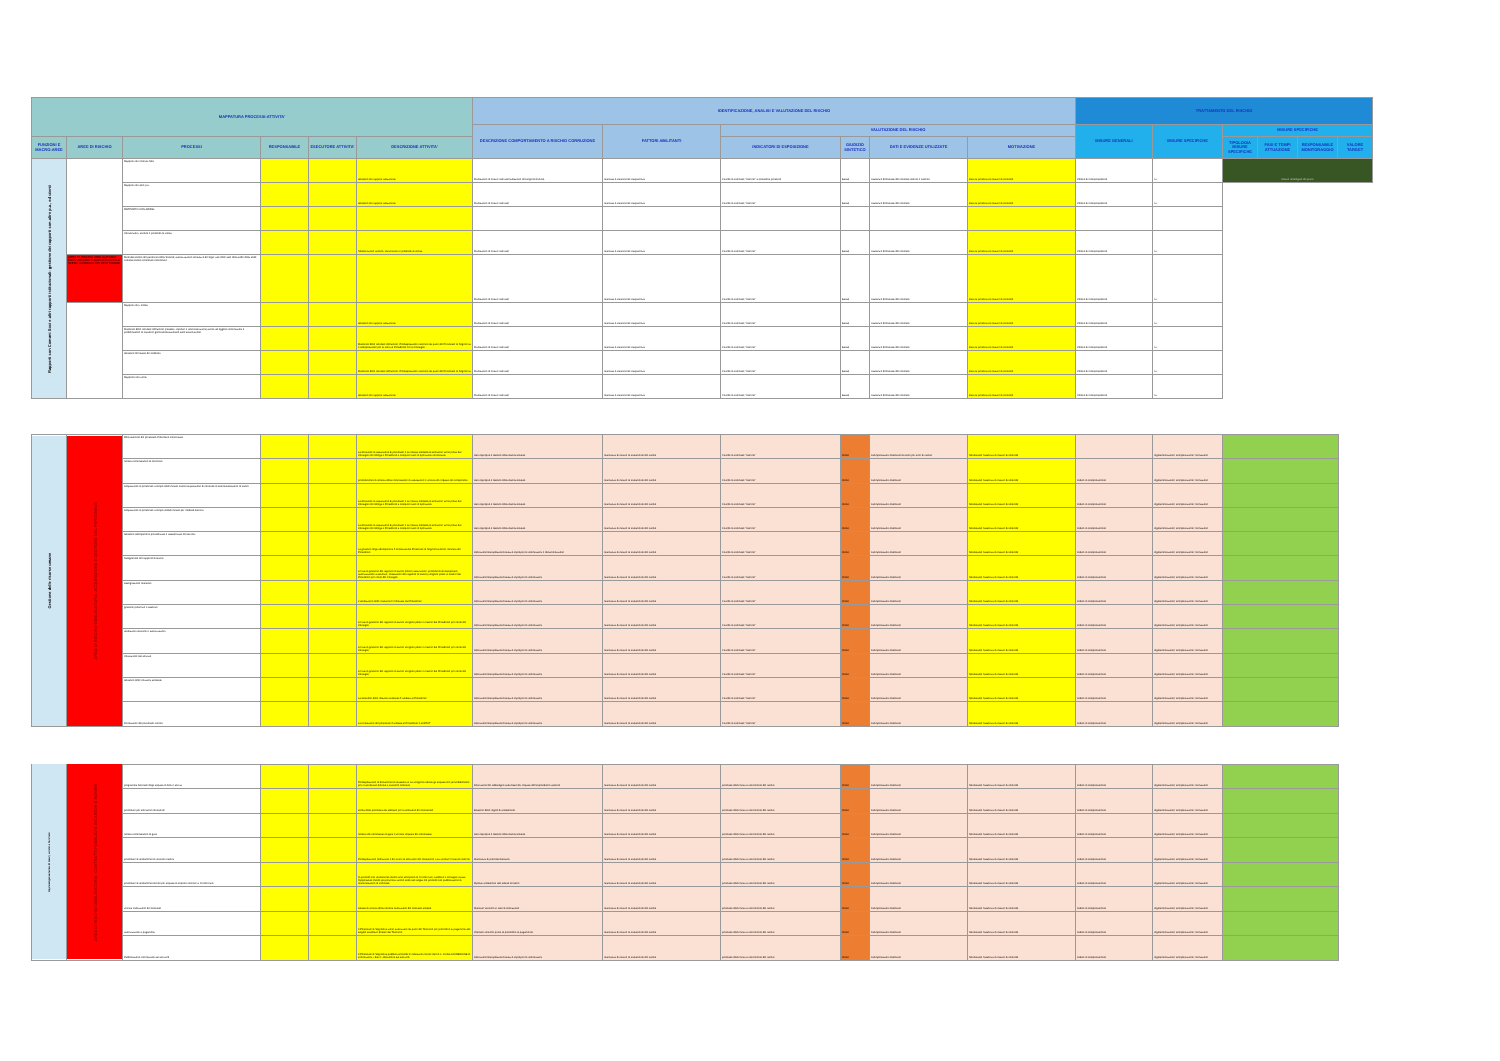| MAPPATURA PROCESSI-ATTIVITA' | | | | | | IDENTIFICAZIONE, ANALISI E VALUTAZIONE DEL RISCHIO | | | | | | TRATTAMENTO DEL RISCHIO | | | | | |
| --- | --- | --- | --- | --- | --- | --- | --- | --- | --- | --- | --- | --- | --- | --- | --- | --- | --- |
| | | | | | | DESCRIZIONE COMPORTAMENTO A RISCHIO CORRUZIONE | FATTORI ABILITANTI | VALUTAZIONE DEL RISCHIO | | | | MISURE GENERALI | MISURE SPECIFICHE | MISURE SPECIFICHE | | | |
| FUNZIONI E MACRO-AREE | AREE DI RISCHIO | PROCESSI | RESPONSABILE | ESECUTORE ATTIVITA' | DESCRIZIONE ATTIVITA' | | | INDICATORI DI ESPOSIZIONE | GIUDIZIO SINTETICO | DATI E EVIDENZE UTILIZZATE | MOTIVAZIONE | | | TIPOLOGIA MISURE SPECIFICHE | FASI E TEMPI ATTUAZIONE | RESPONSABILE MONITORAGGIO | VALORE TARGET |
| Rapporti con Comuni Soci e altri rapporti istituzionali: gestione dei rapporti con altre p.a., ed utenti | | Rapporti con Comuni Soci | | | Gestione dei rapporti istituzionali | Rivelazione di notizie riservate/violazione del segreto d'ufficio. | mancata o insufficiente trasparenza | Il livello di interesse "esterno" si considera presente | Basso | risultanze dell'analisi del contesto interno e esterno | Data la presenza di misure di controllo | Codice di Comportamento | n.i. | Misure all'allegato del piano | | | |
| | | Rapporti con altre p.a. | | | Gestione dei rapporti istituzionali | Rivelazione di notizie riservate | mancata o insufficiente trasparenza | Il livello di interesse "esterno" | Basso | risultanze dell'analisi del contesto | Data la presenza di misure di controllo | Codice di Comportamento | n.i. | | | | |
| | | RAPPORTO CON ARIFEL | | | | | | | | | | | | | | | |
| | | Convenzioni, accordi e protocolli di intesa | | | Sottoscrizione accordi, convenzioni e protocolli di intesa | Rivelazione di notizie riservate | mancata o insufficiente trasparenza | Il livello di interesse "esterno" | Basso | risultanze dell'analisi del contesto | Data la presenza di misure di controllo | Codice di Comportamento | n.i. | | | | |
| | AREA DI RISCHIO OBBLIGATORIA: PROVVEDIMENTI AMPLIATIVI DELLA SFERA GIURIDICA DEI DESTINATARI | Riconoscimento del patrocinio della Società; autorizzazione all'utilizzo del logo; uso delle sale della sede della sede; riconoscimento contributo economico | | | | Rivelazione di notizie riservate | mancata o insufficiente trasparenza | Il livello di interesse "esterno" | Basso | risultanze dell'analisi del contesto | Data la presenza di misure di controllo | Codice di Comportamento | n.i. | | | | |
| | | Rapporti con i media | | | Gestione dei rapporti istituzionali | Rivelazione di notizie riservate | mancata o insufficiente trasparenza | Il livello di interesse "esterno" | Basso | risultanze dell'analisi del contesto | Data la presenza di misure di controllo | Codice di Comportamento | n.i. | | | | |
| | | Riscontro delle richieste dell'utente (cittadini, imprese e amministrazioni) aventi ad oggetto informazioni o problematiche di carattere generale/istituzionale sulle attività svolte | | | Riscontro delle richieste dell'utente. Predisposizione riscontro da parte del Personale di Segreteria e sottoposizione per la firma al Presidente e/o al Consiglio | Rivelazione di notizie riservate | mancata o insufficiente trasparenza | Il livello di interesse "esterno" | Basso | risultanze dell'analisi del contesto | Data la presenza di misure di controllo | Codice di Comportamento | n.i. | | | | |
| | | Gestione del flusso dei collettori | | | Riscontro delle richieste dell'utente. Predisposizione riscontro da parte del Personale di Segreteria | Rivelazione di notizie riservate | mancata o insufficiente trasparenza | Il livello di interesse "esterno" | Basso | risultanze dell'analisi del contesto | Data la presenza di misure di controllo | Codice di Comportamento | n.i. | | | | |
| | | Rapporto con utenti | | | Gestione dei rapporti istituzionali | Rivelazione di notizie riservate | mancata o insufficiente trasparenza | Il livello di interesse "esterno" | Basso | risultanze dell'analisi del contesto | Data la presenza di misure di controllo | Codice di Comportamento | n.i. | | | | |
| Gestione delle risorse umane | AREA DI RISCHIO OBBLIGATORIA: ACQUISIZIONE E GESTIONE DEL PERSONALE | Reclutamento del personale-Procedure concorsuali | | | La decisione di assunzione di personale e la relativa modalità di selezione viene presa dal Consiglio che delega il Presidente a compiere tutte le operazioni concorsuali | Uso improprio o distorto della discrezionalità. | mancanza di misure di trattamento del rischio | Il livello di interesse "esterno" | Medio | esemplificazioni elaborate da linee per aree di rischio | Nonostante l'assenza di misure di controllo | | regolamentazione; semplificazione; formazione | |
| | | nomina commissione di concorso | | | procedimento di nomina della commissione di valutazione e verifica dei requisiti dei componenti | Uso improprio o distorto della discrezionalità. | mancanza di misure di trattamento del rischio | Il livello di interesse "esterno" | Medio | esemplificazioni elaborate | Nonostante l'assenza di misure di controllo | codice di comportamento | regolamentazione; semplificazione; formazione | |
| | | Acquisizione di personale a tempo determinato tramite stipulazione di contratto di somministrazione di lavoro | | | La decisione di assunzione di personale e la relativa modalità di selezione viene presa dal Consiglio che delega il Presidente a compiere tutte le operazioni | Uso improprio o distorto della discrezionalità. | mancanza di misure di trattamento del rischio | Il livello di interesse "esterno" | Medio | esemplificazioni elaborate | Nonostante l'assenza di misure di controllo | codice di comportamento | regolamentazione; semplificazione; formazione | |
| | | Acquisizione di personale a tempo indeterminato per mobilità esterna | | | La decisione di assunzione di personale e la relativa modalità di selezione viene presa dal Consiglio che delega il Presidente a compiere tutte le operazioni | Uso improprio o distorto della discrezionalità. | mancanza di misure di trattamento del rischio | Il livello di interesse "esterno" | Medio | esemplificazioni elaborate | Nonostante l'assenza di misure di controllo | codice di comportamento | regolamentazione; semplificazione; formazione | |
| | | Gestione adempimenti previdenziali e assistenziali ed fatti tesi | | | La gestione degli adempimenti è effettuata dal Personale di Segreteria dietro richiesta del Presidente | Alterazione/manipolazione/utilizzo improprio di informazioni e documentazione | mancanza di misure di trattamento del rischio | Il livello di interesse "esterno" | Medio | esemplificazioni elaborate | Nonostante l'assenza di misure di controllo | codice di comportamento | regolamentazione; semplificazione; formazione | |
| | | Svolgimento del rapporto di lavoro | | | Le fasi di gestione del rapporto di lavoro (lettere assunzione, procedimento disciplinare, autorizzazione a assenze, cessazione del rapporto di lavoro) vengono poste in essere dal Presidente per conto del Consiglio | Alterazione/manipolazione/utilizzo improprio di informazioni | mancanza di misure di trattamento del rischio | Il livello di interesse "esterno" | Medio | esemplificazioni elaborate | Nonostante l'assenza di misure di controllo | codice di comportamento | regolamentazione; semplificazione; formazione | |
| | | Assegnazione mansioni | | | L'attribuzione delle mansioni è effettuata dal Presidente | Alterazione/manipolazione/utilizzo improprio di informazioni | mancanza di misure di trattamento del rischio | Il livello di interesse "esterno" | Medio | esemplificazioni elaborate | Nonostante l'assenza di misure di controllo | codice di comportamento | regolamentazione; semplificazione; formazione | |
| | | gestione presenze e assenze | | | Le fasi di gestione del rapporto di lavoro vengono poste in essere dal Presidente per conto del Consiglio | Alterazione/manipolazione/utilizzo improprio di informazioni | mancanza di misure di trattamento del rischio | Il livello di interesse "esterno" | Medio | esemplificazioni elaborate | Nonostante l'assenza di misure di controllo | codice di comportamento | regolamentazione; semplificazione; formazione | |
| | | attribuzioni incarichi e autorizzazioni | | | Le fasi di gestione del rapporto di lavoro vengono poste in essere dal Presidente per conto del Consiglio | Alterazione/manipolazione/utilizzo improprio di informazioni | mancanza di misure di trattamento del rischio | Il livello di interesse "esterno" | Medio | esemplificazioni elaborate | Nonostante l'assenza di misure di controllo | codice di comportamento | regolamentazione; semplificazione; formazione | |
| | | Cessazione dal servizio | | | Le fasi di gestione del rapporto di lavoro vengono poste in essere dal Presidente per conto del Consiglio | Alterazione/manipolazione/utilizzo improprio di informazioni | mancanza di misure di trattamento del rischio | Il livello di interesse "esterno" | Medio | esemplificazioni elaborate | Nonostante l'assenza di misure di controllo | codice di comportamento | regolamentazione; semplificazione; formazione | |
| | | Gestione delle relazioni sindacali | | | La Gestione delle relazioni sindacali è affidata al Presidente | Alterazione/manipolazione/utilizzo improprio di informazioni | mancanza di misure di trattamento del rischio | Il livello di interesse "esterno" | Medio | esemplificazioni elaborate | Nonostante l'assenza di misure di controllo | codice di comportamento | regolamentazione; semplificazione; formazione | |
| | | Formazione del personale interno | | | La formazione del personale è affidata al Presidente e al RPCT | Alterazione/manipolazione/utilizzo improprio di informazioni | mancanza di misure di trattamento del rischio | Il livello di interesse "esterno" | Medio | esemplificazioni elaborate | Nonostante l'assenza di misure di controllo | codice di comportamento | regolamentazione; semplificazione; formazione | |
| Approvvigionamento di lavori, servizi e forniture | AREA DI RISCHIO OBBLIGATORIA: CONTRATTI PUBBLICI E INCARICHI E NOMINE | programma biennale degli acquisti di beni e servizi | | | Predisposizione di documento di massima in cui vengono indicati gli acquisti che prevedibilmente per il successivo biennio a carattere ordinario | Definizione del fabbisogno sulla base dei requisiti dell'imprenditore uscente | mancanza di misure di trattamento del rischio | processo determina un incremento del rischio | Medio | esemplificazioni elaborate | Nonostante l'assenza di misure di controllo | codice di comportamento | regolamentazione; semplificazione; formazione | |
| | | procedure per selezione contraente | | | scelta della procedura da adottare per la selezione del contraente | Elusione delle regole di affidamento | mancanza di misure di trattamento del rischio | processo determina un incremento del rischio | Medio | esemplificazioni elaborate | Nonostante l'assenza di misure di controllo | codice di comportamento | regolamentazione; semplificazione; formazione | |
| | | nomina commissione di gara | | | nomina dei commissari di gara e verifica requisiti dei commissari | Uso improprio o distorto della discrezionalità. | mancanza di misure di trattamento del rischio | processo determina un incremento del rischio | Medio | esemplificazioni elaborate | Nonostante l'assenza di misure di controllo | codice di comportamento | regolamentazione; semplificazione; formazione | |
| | | procedure di affidamento di incarichi esterni | | | Predisposizione dell'avviso e dei criteri di selezione del consulente a cui affidare l'incarico esterno | Mancanza di procedure/attività | mancanza di misure di trattamento del rischio | processo determina un incremento del rischio | Medio | esemplificazioni elaborate | Nonostante l'assenza di misure di controllo | codice di comportamento | regolamentazione; semplificazione; formazione | |
| | | procedure di affidamento diretto per acquisti di importo inferiore a 40.000 euro | | | Si procede con affidamento diretto sino all'importo di 40.000 euro. Laddove il Consiglio ravvisi l'opportunità chiede più preventivi anche sotto tale soglia e/o procede con pubblicazione di manifestazione di interesse. | Ripetuti affidamenti allo stesso fornitore | mancanza di misure di trattamento del rischio | processo determina un incremento del rischio | Medio | esemplificazioni elaborate | Nonostante l'assenza di misure di controllo | codice di comportamento | regolamentazione; semplificazione; formazione | |
| | | verifica esecuzione del contratto | | | Attività di verifica della corretta esecuzione del contratto affidato. | Mancate verifiche in fase di esecuzione | mancanza di misure di trattamento del rischio | processo determina un incremento del rischio | Medio | esemplificazioni elaborate | Nonostante l'assenza di misure di controllo | codice di comportamento | regolamentazione; semplificazione; formazione | |
| | | autorizzazioni a pagamenti | | | Il Personale di Segreteria viene autorizzato da parte del Tesoriere per procedere ai pagamenti alle singole scadenze dettate dal Tesoriere. | Omesse verifiche prima di procedere al pagamento | mancanza di misure di trattamento del rischio | processo determina un incremento del rischio | Medio | esemplificazioni elaborate | Nonostante l'assenza di misure di controllo | codice di comportamento | regolamentazione; semplificazione; formazione | |
| | | Pubblicazione informazioni sul sito web | | | Il Personale di Segreteria pubblica secondo le indicazioni fornite dal l'A.c. il DALLA DIREZIONE le informazioni, i dati e i documenti sul sito web | Alterazione/manipolazione/utilizzo improprio di informazioni | mancanza di misure di trattamento del rischio | processo determina un incremento del rischio | Medio | esemplificazioni elaborate | Nonostante l'assenza di misure di controllo | codice di comportamento | regolamentazione; semplificazione; formazione | |